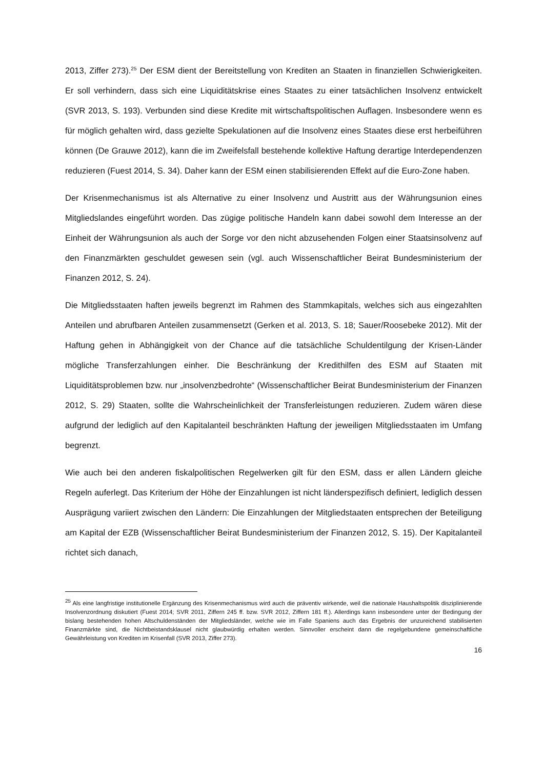2013, Ziffer 273).<sup>25</sup> Der ESM dient der Bereitstellung von Krediten an Staaten in finanziellen Schwierigkeiten. Er soll verhindern, dass sich eine Liquiditätskrise eines Staates zu einer tatsächlichen Insolvenz entwickelt (SVR 2013, S. 193). Verbunden sind diese Kredite mit wirtschaftspolitischen Auflagen. Insbesondere wenn es für möglich gehalten wird, dass gezielte Spekulationen auf die Insolvenz eines Staates diese erst herbeiführen können (De Grauwe 2012), kann die im Zweifelsfall bestehende kollektive Haftung derartige Interdependenzen reduzieren (Fuest 2014, S. 34). Daher kann der ESM einen stabilisierenden Effekt auf die Euro-Zone haben.
Der Krisenmechanismus ist als Alternative zu einer Insolvenz und Austritt aus der Währungsunion eines Mitgliedslandes eingeführt worden. Das zügige politische Handeln kann dabei sowohl dem Interesse an der Einheit der Währungsunion als auch der Sorge vor den nicht abzusehenden Folgen einer Staatsinsolvenz auf den Finanzmärkten geschuldet gewesen sein (vgl. auch Wissenschaftlicher Beirat Bundesministerium der Finanzen 2012, S. 24).
Die Mitgliedsstaaten haften jeweils begrenzt im Rahmen des Stammkapitals, welches sich aus eingezahlten Anteilen und abrufbaren Anteilen zusammensetzt (Gerken et al. 2013, S. 18; Sauer/Roosebeke 2012). Mit der Haftung gehen in Abhängigkeit von der Chance auf die tatsächliche Schuldentilgung der Krisen-Länder mögliche Transferzahlungen einher. Die Beschränkung der Kredithilfen des ESM auf Staaten mit Liquiditätsproblemen bzw. nur „insolvenzbedrohte“ (Wissenschaftlicher Beirat Bundesministerium der Finanzen 2012, S. 29) Staaten, sollte die Wahrscheinlichkeit der Transferleistungen reduzieren. Zudem wären diese aufgrund der lediglich auf den Kapitalanteil beschränkten Haftung der jeweiligen Mitgliedsstaaten im Umfang begrenzt.
Wie auch bei den anderen fiskalpolitischen Regelwerken gilt für den ESM, dass er allen Ländern gleiche Regeln auferlegt. Das Kriterium der Höhe der Einzahlungen ist nicht länderspezifisch definiert, lediglich dessen Ausprägung variiert zwischen den Ländern: Die Einzahlungen der Mitgliedstaaten entsprechen der Beteiligung am Kapital der EZB (Wissenschaftlicher Beirat Bundesministerium der Finanzen 2012, S. 15). Der Kapitalanteil richtet sich danach,
<sup>25</sup> Als eine langfristige institutionelle Ergänzung des Krisenmechanismus wird auch die präventiv wirkende, weil die nationale Haushaltspolitik disziplinierende Insolvenzordnung diskutiert (Fuest 2014; SVR 2011, Ziffern 245 ff. bzw. SVR 2012, Ziffern 181 ff.). Allerdings kann insbesondere unter der Bedingung der bislang bestehenden hohen Altschuldenständen der Mitgliedsländer, welche wie im Falle Spaniens auch das Ergebnis der unzureichend stabilisierten Finanzmärkte sind, die Nichtbeistandsklausel nicht glaubwürdig erhalten werden. Sinnvoller erscheint dann die regelgebundene gemeinschaftliche Gewährleistung von Krediten im Krisenfall (SVR 2013, Ziffer 273).
16